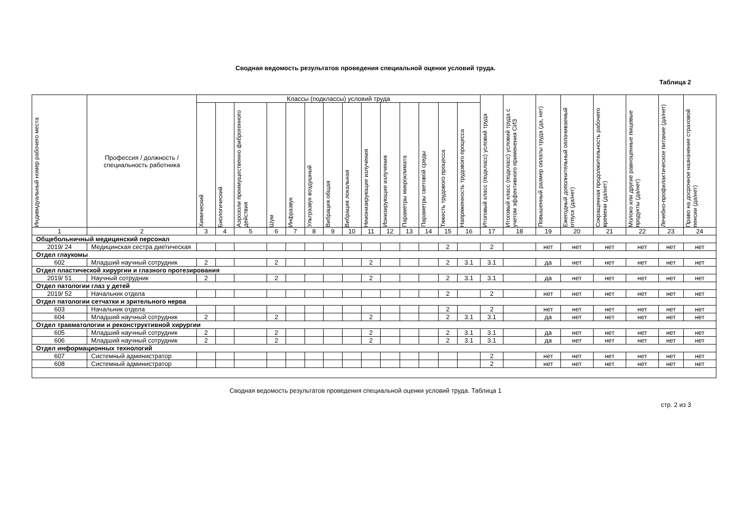Сводная ведомость результатов проведения специальной оценки условий труда.
Таблица 2
| Индивидуальный номер рабочего места | Профессия / должность / специальность работника | Классы (подклассы) условий труда | | | | | | | | | | | | | | Итоговый класс (подкласс) условий труда | Итоговый класс (подкласс) условий труда с учетом эффективного применения СИЗ | Повышенный размер оплаты труда (да, нет) | Ежегодный дополнительный оплачиваемый отпуск (да/нет) | Сокращенная продолжительность рабочего времени (да/нет) | Молоко или другие равноценные пищевые продукты (да/нет) | Лечебно-профилактическое питание (да/нет) | Право на досрочное назначение страховой пенсии (да/нет) |
| --- | --- | --- | --- | --- | --- | --- | --- | --- | --- | --- | --- | --- | --- | --- | --- | --- | --- | --- | --- | --- | --- | --- | --- |
| | | Химический | Биологический | Аэрозоли преимущественно фиброгенного действия | Шум | Инфразвук | Ультразвук воздушный | Вибрация общая | Вибрация локальная | Неионизирующие излучения | Ионизирующие излучения | Параметры микроклимата | Параметры световой среды | Тяжесть трудового процесса | Напряженность трудового процесса | | | | | | | | |
| 1 | 2 | 3 | 4 | 5 | 6 | 7 | 8 | 9 | 10 | 11 | 12 | 13 | 14 | 15 | 16 | 17 | 18 | 19 | 20 | 21 | 22 | 23 | 24 |
| Общебольничный медицинский персонал | | | | | | | | | | | | | | | | | | | | | | | |
| 2019/ 24 | Медицинская сестра диетическая | | | | | | | | | | | | | 2 | | 2 | | нет | нет | нет | нет | нет | нет |
| Отдел глаукомы | | | | | | | | | | | | | | | | | | | | | | | |
| 602 | Младший научный сотрудник | 2 | | | 2 | | | | | 2 | | | | 2 | 3.1 | 3.1 | | да | нет | нет | нет | нет | нет |
| Отдел пластической хирургии и глазного протезирования | | | | | | | | | | | | | | | | | | | | | | | |
| 2019/ 51 | Научный сотрудник | 2 | | | 2 | | | | | 2 | | | | 2 | 3.1 | 3.1 | | да | нет | нет | нет | нет | нет |
| Отдел патологии глаз у детей | | | | | | | | | | | | | | | | | | | | | | | |
| 2019/ 52 | Начальник отдела | | | | | | | | | | | | | 2 | | 2 | | нет | нет | нет | нет | нет | нет |
| Отдел патологии сетчатки и зрительного нерва | | | | | | | | | | | | | | | | | | | | | | | |
| 603 | Начальник отдела | | | | | | | | | | | | | 2 | | 2 | | нет | нет | нет | нет | нет | нет |
| 604 | Младший научный сотрудник | 2 | | | 2 | | | | | 2 | | | | 2 | 3.1 | 3.1 | | да | нет | нет | нет | нет | нет |
| Отдел травматологии и реконструктивной хирургии | | | | | | | | | | | | | | | | | | | | | | | |
| 605 | Младший научный сотрудник | 2 | | | 2 | | | | | 2 | | | | 2 | 3.1 | 3.1 | | да | нет | нет | нет | нет | нет |
| 606 | Младший научный сотрудник | 2 | | | 2 | | | | | 2 | | | | 2 | 3.1 | 3.1 | | да | нет | нет | нет | нет | нет |
| Отдел информационных технологий | | | | | | | | | | | | | | | | | | | | | | | |
| 607 | Системный администратор | | | | | | | | | | | | | | | 2 | | нет | нет | нет | нет | нет | нет |
| 608 | Системный администратор | | | | | | | | | | | | | | | 2 | | нет | нет | нет | нет | нет | нет |
Сводная ведомость результатов проведения специальной оценки условий труда. Таблица 1
стр. 2 из 3